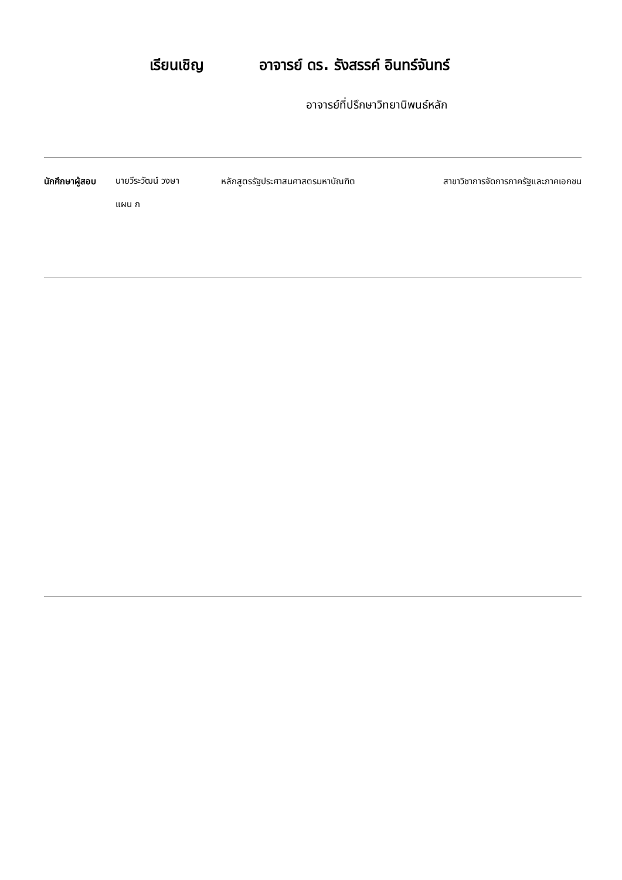เรียนเชิญ อาจารย์ ดร. รังสรรค์ อินทร์จันทร์
อาจารย์ที่ปรึกษาวิทยานิพนธ์หลัก
นักศึกษาผู้สอบ
นายวีระวัฒน์ วงษา
แผน ก
หลักสูตรรัฐประศาสนศาสตรมหาบัณฑิต สาขาวิชาการจัดการภาครัฐและภาคเอกชน